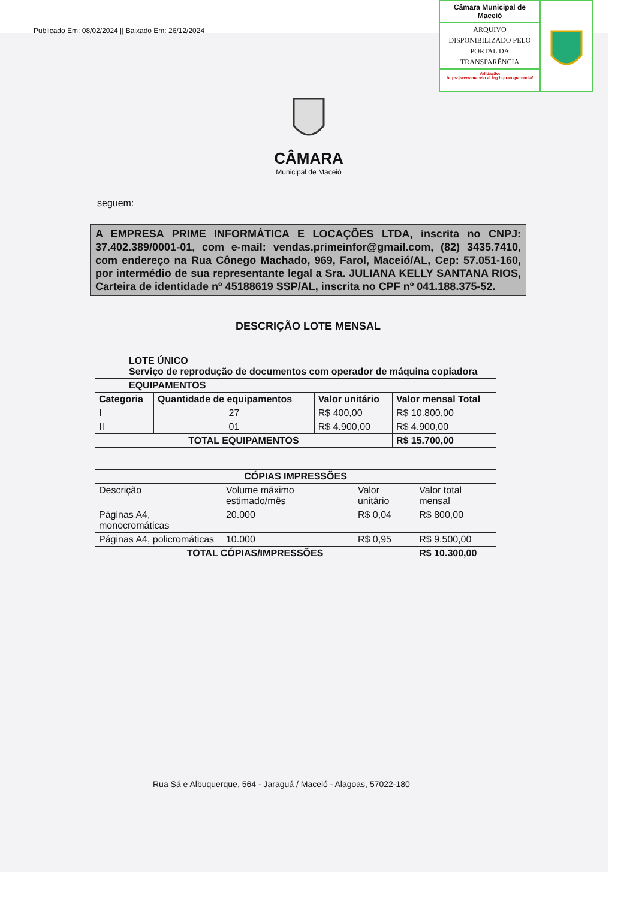Publicado Em: 08/02/2024 || Baixado Em: 26/12/2024
Câmara Municipal de Maceió
ARQUIVO DISPONIBILIZADO PELO PORTAL DA TRANSPARÊNCIA
Validação:
https://www.maceio.al.leg.br/transparencia/
CÂMARA
Municipal de Maceió
seguem:
A EMPRESA PRIME INFORMÁTICA E LOCAÇÕES LTDA, inscrita no CNPJ: 37.402.389/0001-01, com e-mail: vendas.primeinfor@gmail.com, (82) 3435.7410, com endereço na Rua Cônego Machado, 969, Farol, Maceió/AL, Cep: 57.051-160, por intermédio de sua representante legal a Sra. JULIANA KELLY SANTANA RIOS, Carteira de identidade nº 45188619 SSP/AL, inscrita no CPF nº 041.188.375-52.
DESCRIÇÃO LOTE MENSAL
| LOTE ÚNICO Serviço de reprodução de documentos com operador de máquina copiadora | | | |
| EQUIPAMENTOS | | | |
| Categoria | Quantidade de equipamentos | Valor unitário | Valor mensal Total |
| I | 27 | R$ 400,00 | R$ 10.800,00 |
| II | 01 | R$ 4.900,00 | R$ 4.900,00 |
| TOTAL EQUIPAMENTOS | | | R$ 15.700,00 |
| CÓPIAS IMPRESSÕES | | | |
| --- | --- | --- | --- |
| Descrição | Volume máximo estimado/mês | Valor unitário | Valor total mensal |
| Páginas A4, monocromáticas | 20.000 | R$ 0,04 | R$ 800,00 |
| Páginas A4, policromáticas | 10.000 | R$ 0,95 | R$ 9.500,00 |
| TOTAL CÓPIAS/IMPRESSÕES | | | R$ 10.300,00 |
Rua Sá e Albuquerque, 564 - Jaraguá / Maceió - Alagoas, 57022-180